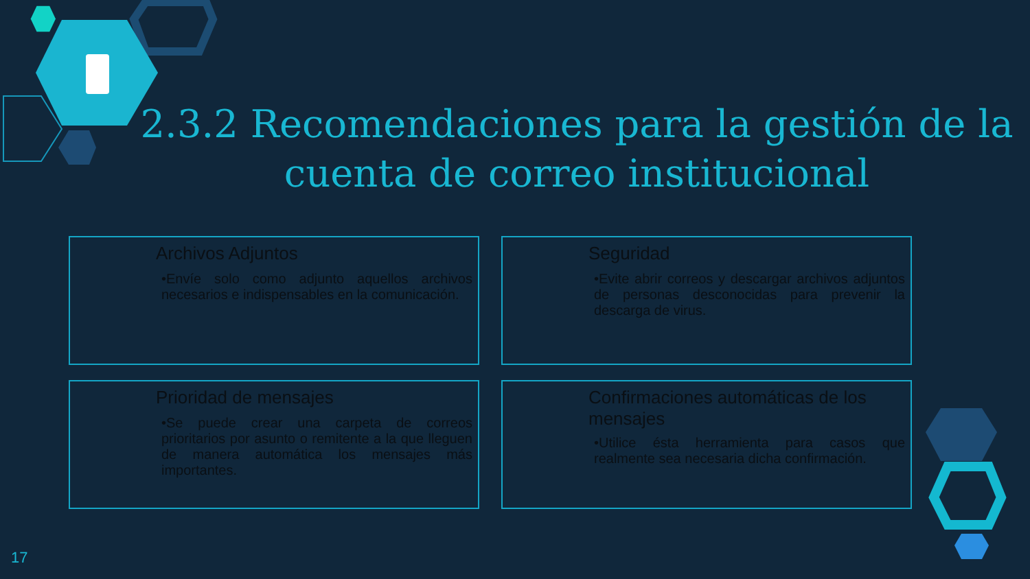2.3.2 Recomendaciones para la gestión de la cuenta de correo institucional
Archivos Adjuntos
•Envíe solo como adjunto aquellos archivos necesarios e indispensables en la comunicación.
Seguridad
•Evite abrir correos y descargar archivos adjuntos de personas desconocidas para prevenir la descarga de virus.
Prioridad de mensajes
•Se puede crear una carpeta de correos prioritarios por asunto o remitente a la que lleguen de manera automática los mensajes más importantes.
Confirmaciones automáticas de los mensajes
•Utilice ésta herramienta para casos que realmente sea necesaria dicha confirmación.
17